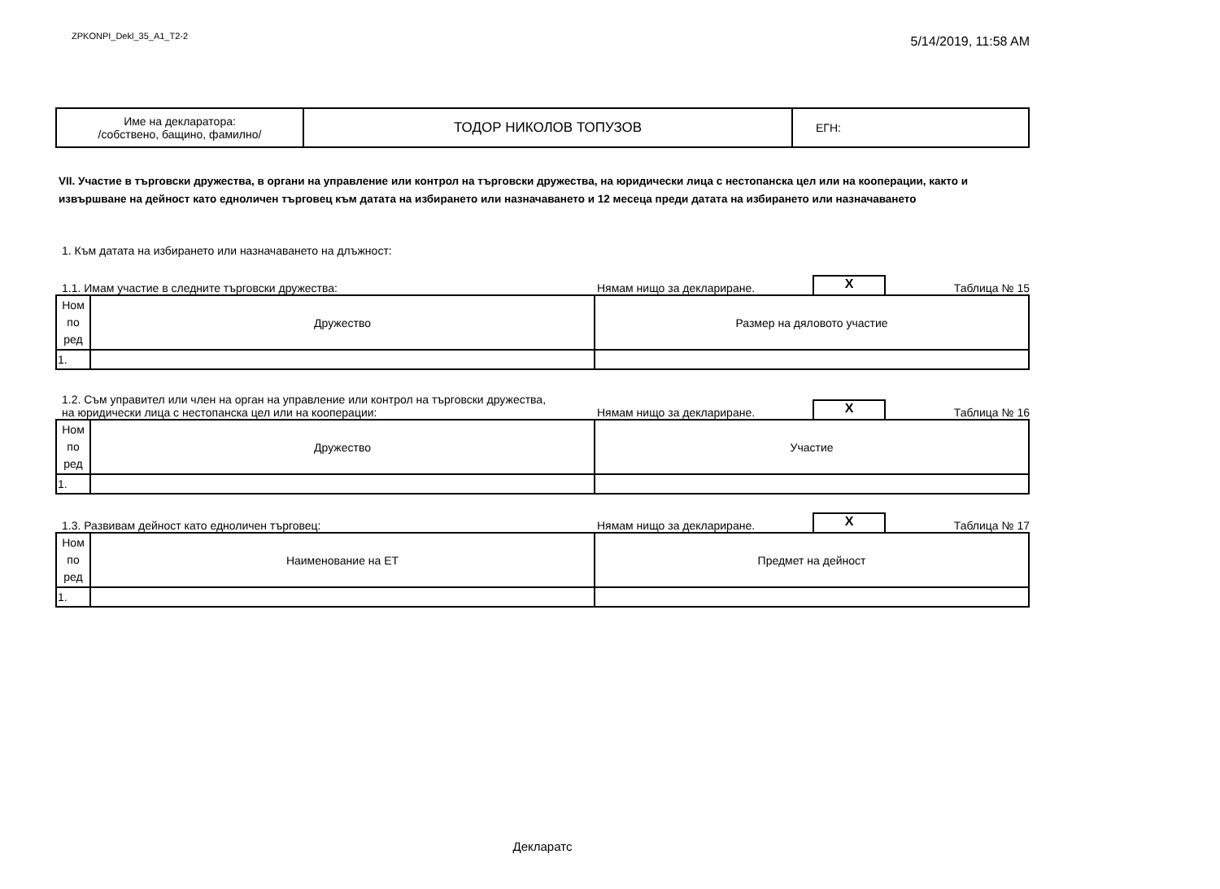ZPKONPI_Dekl_35_A1_T2-2 5/14/2019, 11:58 AM
| Име на декларатора: /собствено, бащино, фамилно/ | ТОДОР НИКОЛОВ ТОПУЗОВ | ЕГН: |
VII. Участие в търговски дружества, в органи на управление или контрол на търговски дружества, на юридически лица с нестопанска цел или на кооперации, както и извършване на дейност като едноличен търговец към датата на избирането или назначаването и 12 месеца преди датата на избирането или назначаването
1. Към датата на избирането или назначаването на длъжност:
1.1. Имам участие в следните търговски дружества: Нямам нищо за деклариране. X Таблица № 15
| Ном по ред | Дружество | Размер на дяловото участие |
| --- | --- | --- |
| 1. | | |
1.2. Съм управител или член на орган на управление или контрол на търговски дружества,
на юридически лица с нестопанска цел или на кооперации: Нямам нищо за деклариране. X Таблица № 16
| Ном по ред | Дружество | Участие |
| --- | --- | --- |
| 1. | | |
1.3. Развивам дейност като едноличен търговец: Нямам нищо за деклариране. X Таблица № 17
| Ном по ред | Наименование на ЕТ | Предмет на дейност |
| --- | --- | --- |
| 1. | | |
Декларатс